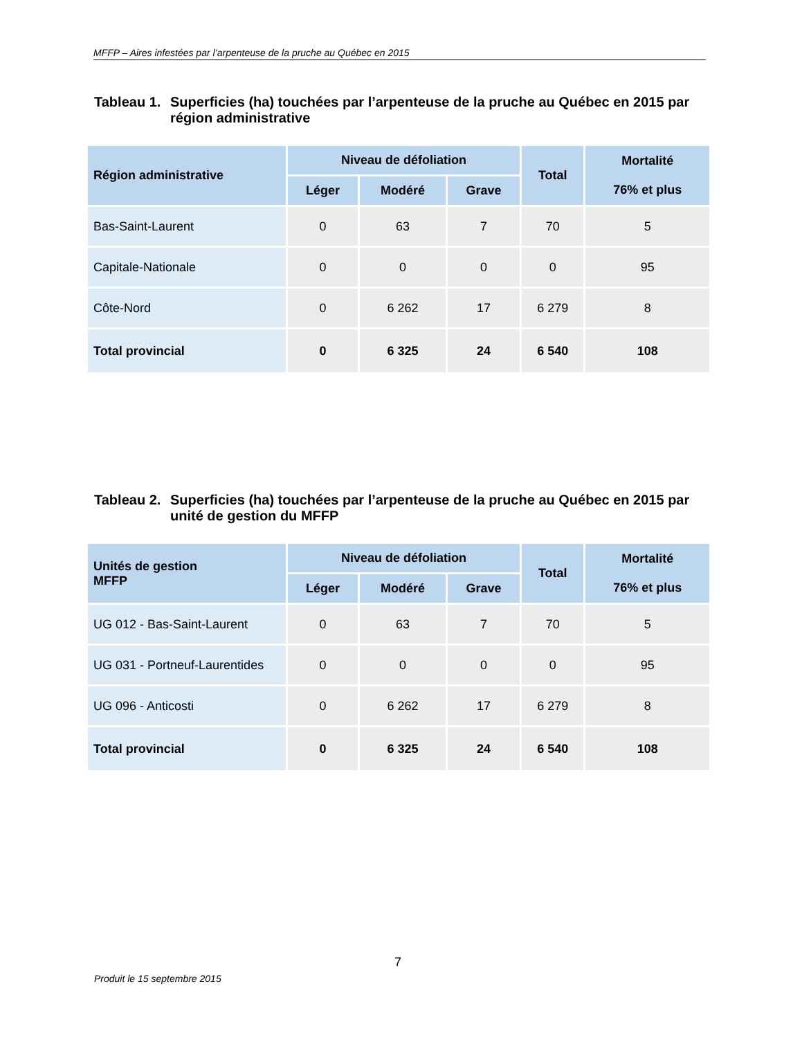MFFP – Aires infestées par l’arpenteuse de la pruche au Québec en 2015
Tableau 1.
Superficies (ha) touchées par l’arpenteuse de la pruche au Québec en 2015 par région administrative
| Région administrative | Niveau de défoliation | | | Total | Mortalité 76% et plus |
| --- | --- | --- | --- | --- | --- |
| | Léger | Modéré | Grave | | |
| Bas-Saint-Laurent | 0 | 63 | 7 | 70 | 5 |
| Capitale-Nationale | 0 | 0 | 0 | 0 | 95 |
| Côte-Nord | 0 | 6 262 | 17 | 6 279 | 8 |
| Total provincial | 0 | 6 325 | 24 | 6 540 | 108 |
Tableau 2.
Superficies (ha) touchées par l’arpenteuse de la pruche au Québec en 2015 par unité de gestion du MFFP
| Unités de gestion MFFP | Niveau de défoliation | | | Total | Mortalité 76% et plus |
| --- | --- | --- | --- | --- | --- |
| | Léger | Modéré | Grave | | |
| UG 012 - Bas-Saint-Laurent | 0 | 63 | 7 | 70 | 5 |
| UG 031 - Portneuf-Laurentides | 0 | 0 | 0 | 0 | 95 |
| UG 096 - Anticosti | 0 | 6 262 | 17 | 6 279 | 8 |
| Total provincial | 0 | 6 325 | 24 | 6 540 | 108 |
7
Produit le 15 septembre 2015